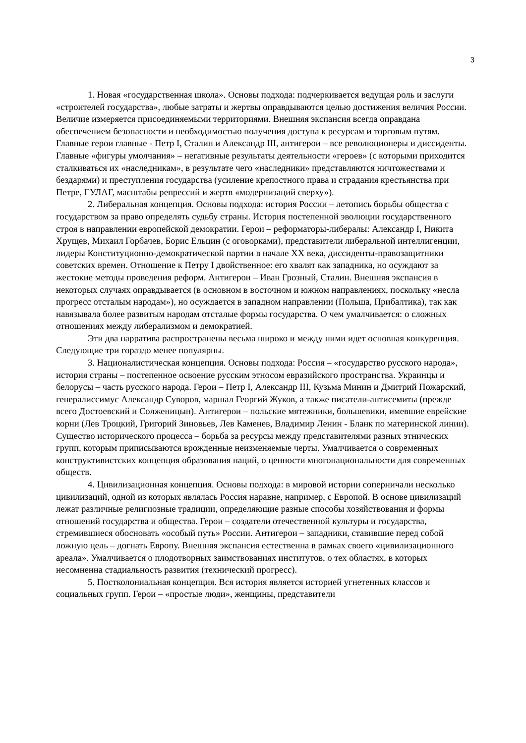3
1. Новая «государственная школа». Основы подхода: подчеркивается ведущая роль и заслуги «строителей государства», любые затраты и жертвы оправдываются целью достижения величия России. Величие измеряется присоединяемыми территориями. Внешняя экспансия всегда оправдана обеспечением безопасности и необходимостью получения доступа к ресурсам и торговым путям. Главные герои главные - Петр I, Сталин и Александр III, антигерои – все революционеры и диссиденты. Главные «фигуры умолчания» – негативные результаты деятельности «героев» (с которыми приходится сталкиваться их «наследникам», в результате чего «наследники» представляются ничтожествами и бездарями) и преступления государства (усиление крепостного права и страдания крестьянства при Петре, ГУЛАГ, масштабы репрессий и жертв «модернизаций сверху»).
2. Либеральная концепция. Основы подхода: история России – летопись борьбы общества с государством за право определять судьбу страны. История постепенной эволюции государственного строя в направлении европейской демократии. Герои – реформаторы-либералы: Александр I, Никита Хрущев, Михаил Горбачев, Борис Ельцин (с оговорками), представители либеральной интеллигенции, лидеры Конституционно-демократической партии в начале XX века, диссиденты-правозащитники советских времен. Отношение к Петру I двойственное: его хвалят как западника, но осуждают за жестокие методы проведения реформ. Антигерои – Иван Грозный, Сталин. Внешняя экспансия в некоторых случаях оправдывается (в основном в восточном и южном направлениях, поскольку «несла прогресс отсталым народам»), но осуждается в западном направлении (Польша, Прибалтика), так как навязывала более развитым народам отсталые формы государства. О чем умалчивается: о сложных отношениях между либерализмом и демократией.
Эти два нарратива распространены весьма широко и между ними идет основная конкуренция. Следующие три гораздо менее популярны.
3. Националистическая концепция. Основы подхода: Россия – «государство русского народа», история страны – постепенное освоение русским этносом евразийского пространства. Украинцы и белорусы – часть русского народа. Герои – Петр I, Александр III, Кузьма Минин и Дмитрий Пожарский, генералиссимус Александр Суворов, маршал Георгий Жуков, а также писатели-антисемиты (прежде всего Достоевский и Солженицын). Антигерои – польские мятежники, большевики, имевшие еврейские корни (Лев Троцкий, Григорий Зиновьев, Лев Каменев, Владимир Ленин - Бланк по материнской линии). Существо исторического процесса – борьба за ресурсы между представителями разных этнических групп, которым приписываются врожденные неизменяемые черты. Умалчивается о современных конструктивистских концепция образования наций, о ценности многонациональности для современных обществ.
4. Цивилизационная концепция. Основы подхода: в мировой истории соперничали несколько цивилизаций, одной из которых являлась Россия наравне, например, с Европой. В основе цивилизаций лежат различные религиозные традиции, определяющие разные способы хозяйствования и формы отношений государства и общества. Герои – создатели отечественной культуры и государства, стремившиеся обосновать «особый путь» России. Антигерои – западники, ставившие перед собой ложную цель – догнать Европу. Внешняя экспансия естественна в рамках своего «цивилизационного ареала». Умалчивается о плодотворных заимствованиях институтов, о тех областях, в которых несомненна стадиальность развития (технический прогресс).
5. Постколониальная концепция. Вся история является историей угнетенных классов и социальных групп. Герои – «простые люди», женщины, представители